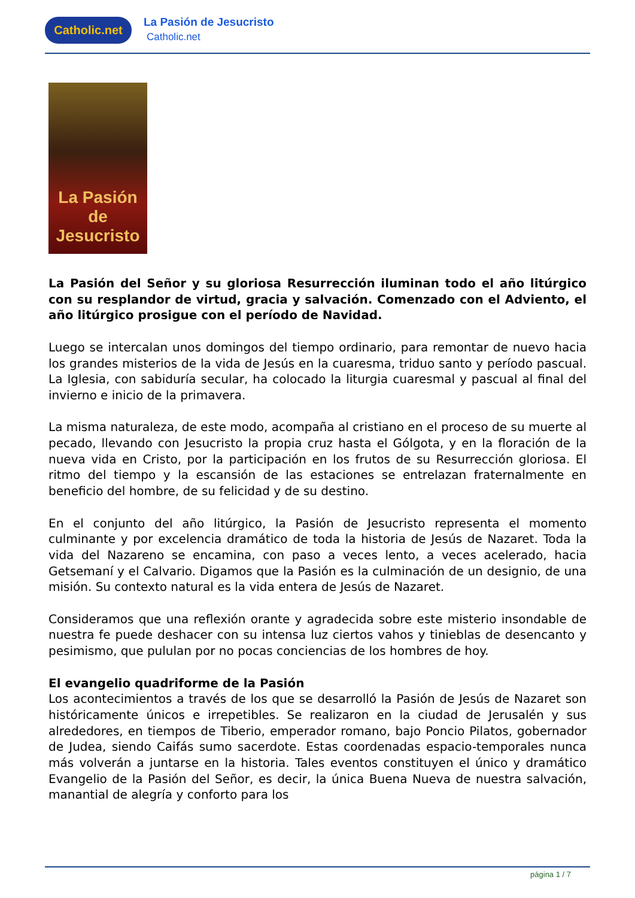Catholic.net
La Pasión de Jesucristo
Catholic.net
La Pasión
de Jesucristo
La Pasión del Señor y su gloriosa Resurrección iluminan todo el año litúrgico con su resplandor de virtud, gracia y salvación. Comenzado con el Adviento, el año litúrgico prosigue con el período de Navidad.
Luego se intercalan unos domingos del tiempo ordinario, para remontar de nuevo hacia los grandes misterios de la vida de Jesús en la cuaresma, triduo santo y período pascual. La Iglesia, con sabiduría secular, ha colocado la liturgia cuaresmal y pascual al final del invierno e inicio de la primavera.
La misma naturaleza, de este modo, acompaña al cristiano en el proceso de su muerte al pecado, llevando con Jesucristo la propia cruz hasta el Gólgota, y en la floración de la nueva vida en Cristo, por la participación en los frutos de su Resurrección gloriosa. El ritmo del tiempo y la escansión de las estaciones se entrelazan fraternalmente en beneficio del hombre, de su felicidad y de su destino.
En el conjunto del año litúrgico, la Pasión de Jesucristo representa el momento culminante y por excelencia dramático de toda la historia de Jesús de Nazaret. Toda la vida del Nazareno se encamina, con paso a veces lento, a veces acelerado, hacia Getsemaní y el Calvario. Digamos que la Pasión es la culminación de un designio, de una misión. Su contexto natural es la vida entera de Jesús de Nazaret.
Consideramos que una reflexión orante y agradecida sobre este misterio insondable de nuestra fe puede deshacer con su intensa luz ciertos vahos y tinieblas de desencanto y pesimismo, que pululan por no pocas conciencias de los hombres de hoy.
El evangelio quadriforme de la Pasión
Los acontecimientos a través de los que se desarrolló la Pasión de Jesús de Nazaret son históricamente únicos e irrepetibles. Se realizaron en la ciudad de Jerusalén y sus alrededores, en tiempos de Tiberio, emperador romano, bajo Poncio Pilatos, gobernador de Judea, siendo Caifás sumo sacerdote. Estas coordenadas espacio-temporales nunca más volverán a juntarse en la historia. Tales eventos constituyen el único y dramático Evangelio de la Pasión del Señor, es decir, la única Buena Nueva de nuestra salvación, manantial de alegría y conforto para los
página 1 / 7